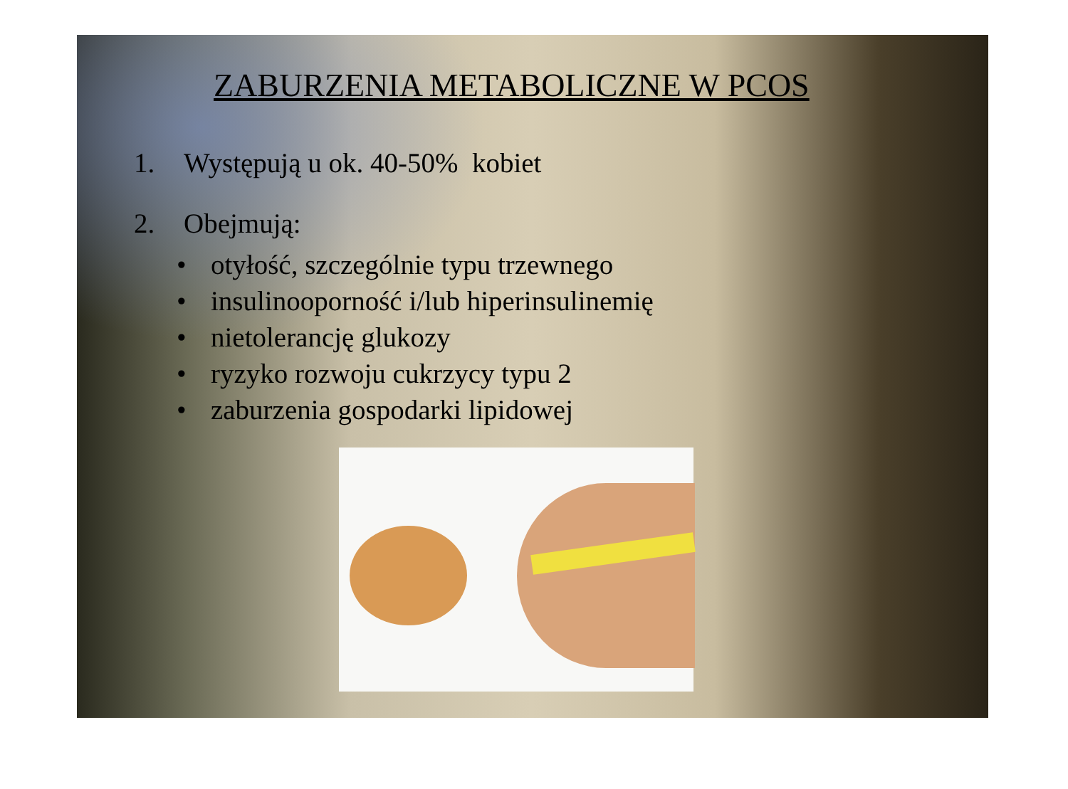ZABURZENIA METABOLICZNE W PCOS
1. Występują u ok. 40-50% kobiet
2. Obejmują:
• otyłość, szczególnie typu trzewnego
• insulinooporność i/lub hiperinsulinemię
• nietolerancję glukozy
• ryzyko rozwoju cukrzycy typu 2
• zaburzenia gospodarki lipidowej